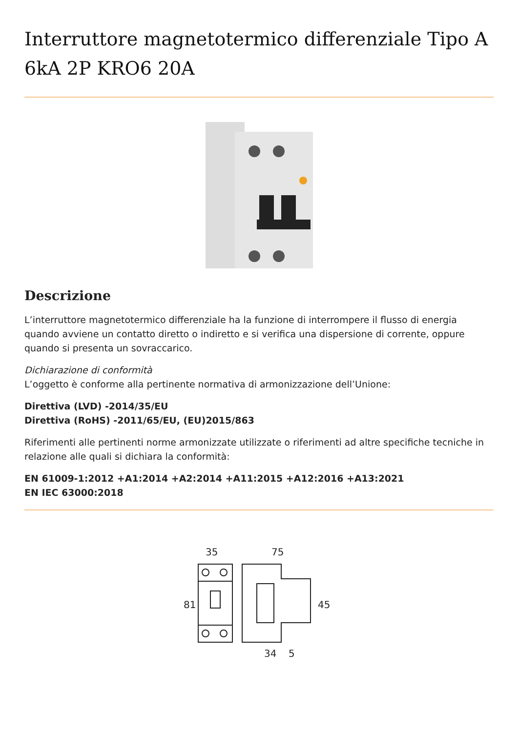Interruttore magnetotermico differenziale Tipo A 6kA 2P KRO6 20A
Descrizione
L’interruttore magnetotermico differenziale ha la funzione di interrompere il flusso di energia quando avviene un contatto diretto o indiretto e si verifica una dispersione di corrente, oppure quando si presenta un sovraccarico.
Dichiarazione di conformità
L’oggetto è conforme alla pertinente normativa di armonizzazione dell’Unione:
Direttiva (LVD) -2014/35/EU
Direttiva (RoHS) -2011/65/EU, (EU)2015/863
Riferimenti alle pertinenti norme armonizzate utilizzate o riferimenti ad altre specifiche tecniche in relazione alle quali si dichiara la conformità:
EN 61009-1:2012 +A1:2014 +A2:2014 +A11:2015 +A12:2016 +A13:2021
EN IEC 63000:2018
35
75
81
45
34
5